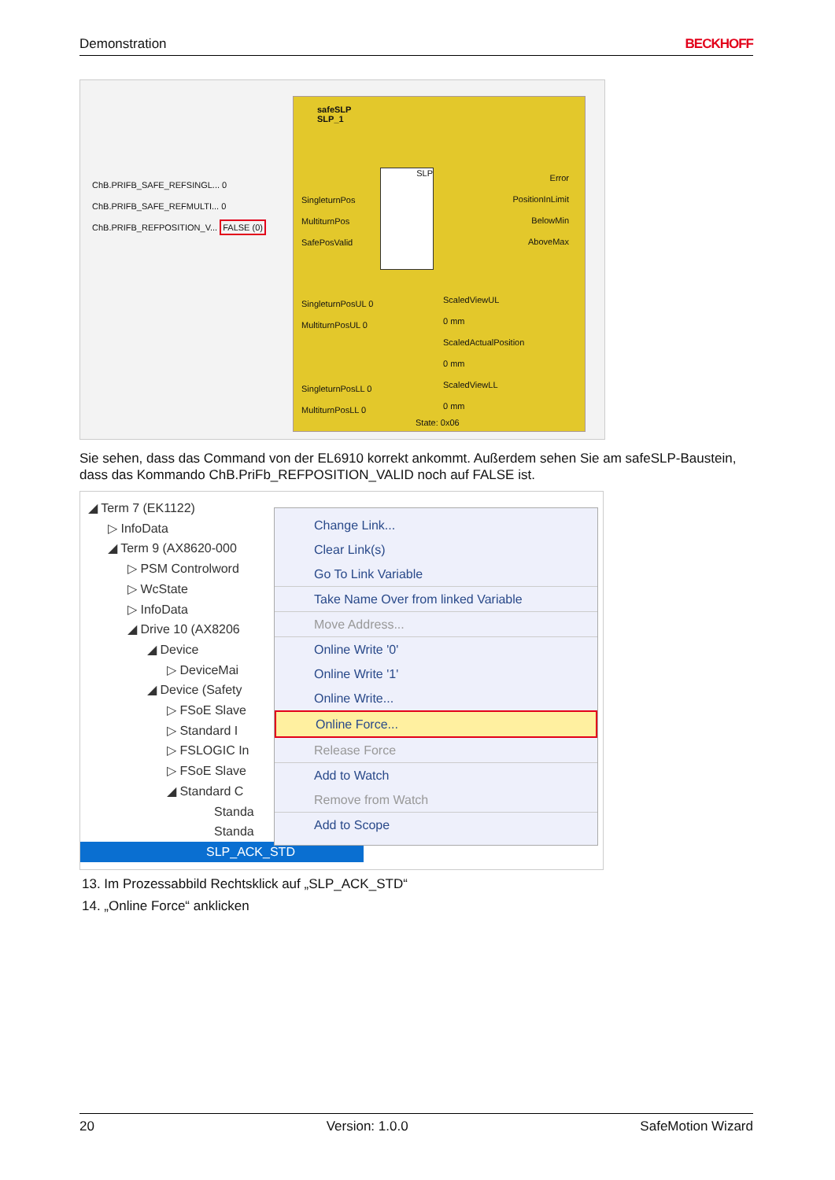Demonstration BECKHOFF
ChB.PRIFB_SAFE_REFSINGL... 0
ChB.PRIFB_SAFE_REFMULTI... 0
ChB.PRIFB_REFPOSITION_V... FALSE (0)
safeSLP
SLP_1
SLP
SingleturnPos
MultiturnPos
SafePosValid
Error
PositionInLimit
BelowMin
AboveMax
SingleturnPosUL 0
MultiturnPosUL 0
SingleturnPosLL 0
MultiturnPosLL 0
ScaledViewUL
0 mm
ScaledActualPosition
0 mm
ScaledViewLL
0 mm
State: 0x06
Sie sehen, dass das Command von der EL6910 korrekt ankommt. Außerdem sehen Sie am safeSLP-Baustein, dass das Kommando ChB.PriFb_REFPOSITION_VALID noch auf FALSE ist.
◢ Term 7 (EK1122)
▷ InfoData
◢ Term 9 (AX8620-000
▷ PSM Controlword
▷ WcState
▷ InfoData
◢ Drive 10 (AX8206
◢ Device
▷ DeviceMai
◢ Device (Safety
▷ FSoE Slave
▷ Standard I
▷ FSLOGIC In
▷ FSoE Slave
◢ Standard C
Standa
Standa
SLP_ACK_STD
Change Link...
Clear Link(s)
Go To Link Variable
Take Name Over from linked Variable
Move Address...
Online Write '0'
Online Write '1'
Online Write...
Online Force...
Release Force
Add to Watch
Remove from Watch
Add to Scope
13. Im Prozessabbild Rechtsklick auf „SLP_ACK_STD“
14. „Online Force“ anklicken
20 Version: 1.0.0 SafeMotion Wizard